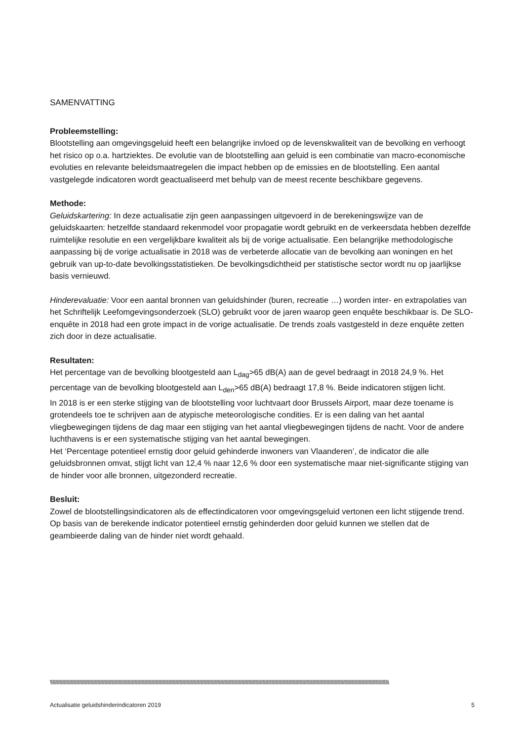SAMENVATTING
Probleemstelling:
Blootstelling aan omgevingsgeluid heeft een belangrijke invloed op de levenskwaliteit van de bevolking en verhoogt het risico op o.a. hartziektes. De evolutie van de blootstelling aan geluid is een combinatie van macro-economische evoluties en relevante beleidsmaatregelen die impact hebben op de emissies en de blootstelling. Een aantal vastgelegde indicatoren wordt geactualiseerd met behulp van de meest recente beschikbare gegevens.
Methode:
Geluidskartering: In deze actualisatie zijn geen aanpassingen uitgevoerd in de berekeningswijze van de geluidskaarten: hetzelfde standaard rekenmodel voor propagatie wordt gebruikt en de verkeersdata hebben dezelfde ruimtelijke resolutie en een vergelijkbare kwaliteit als bij de vorige actualisatie. Een belangrijke methodologische aanpassing bij de vorige actualisatie in 2018 was de verbeterde allocatie van de bevolking aan woningen en het gebruik van up-to-date bevolkingsstatistieken. De bevolkingsdichtheid per statistische sector wordt nu op jaarlijkse basis vernieuwd.
Hinderevaluatie: Voor een aantal bronnen van geluidshinder (buren, recreatie …) worden inter- en extrapolaties van het Schriftelijk Leefomgevingsonderzoek (SLO) gebruikt voor de jaren waarop geen enquête beschikbaar is. De SLO-enquête in 2018 had een grote impact in de vorige actualisatie. De trends zoals vastgesteld in deze enquête zetten zich door in deze actualisatie.
Resultaten:
Het percentage van de bevolking blootgesteld aan L<sub>dag</sub>>65 dB(A) aan de gevel bedraagt in 2018 24,9 %. Het percentage van de bevolking blootgesteld aan L<sub>den</sub>>65 dB(A) bedraagt 17,8 %. Beide indicatoren stijgen licht.
In 2018 is er een sterke stijging van de blootstelling voor luchtvaart door Brussels Airport, maar deze toename is grotendeels toe te schrijven aan de atypische meteorologische condities. Er is een daling van het aantal vliegbewegingen tijdens de dag maar een stijging van het aantal vliegbewegingen tijdens de nacht. Voor de andere luchthavens is er een systematische stijging van het aantal bewegingen.
Het ‘Percentage potentieel ernstig door geluid gehinderde inwoners van Vlaanderen’, de indicator die alle geluidsbronnen omvat, stijgt licht van 12,4 % naar 12,6 % door een systematische maar niet-significante stijging van de hinder voor alle bronnen, uitgezonderd recreatie.
Besluit:
Zowel de blootstellingsindicatoren als de effectindicatoren voor omgevingsgeluid vertonen een licht stijgende trend. Op basis van de berekende indicator potentieel ernstig gehinderden door geluid kunnen we stellen dat de geambieerde daling van de hinder niet wordt gehaald.
\\\\\\\\\\\\\\\\\\\\\\\\\\\\\\\\\\\\\\\\\\\\\\\\\\\\\\\\\\\\\\\\\\\\\\\\\\\\\\\\\\\\\\\\\\\\\\\\\\\\\\\\\\\\\\\\\\\\\\\\\\\\\\\\\\\\\\\\\\\\\\\\\\\\\\\\\\\\\\\\\\\\\\\\\\\\\\\\\\\\\\\\\\\\\\\\\\\\\\\\\\\\\\\\\\\\\\\\\\\\\\\\\\\\\\\\\\\\\\\\\\\\\\\\\\\\\\\\\\\\\\\\\\\\\\\\\\\\\\\\\\\\\\\\\\\\\\
Actualisatie geluidshinderindicatoren 2019 5